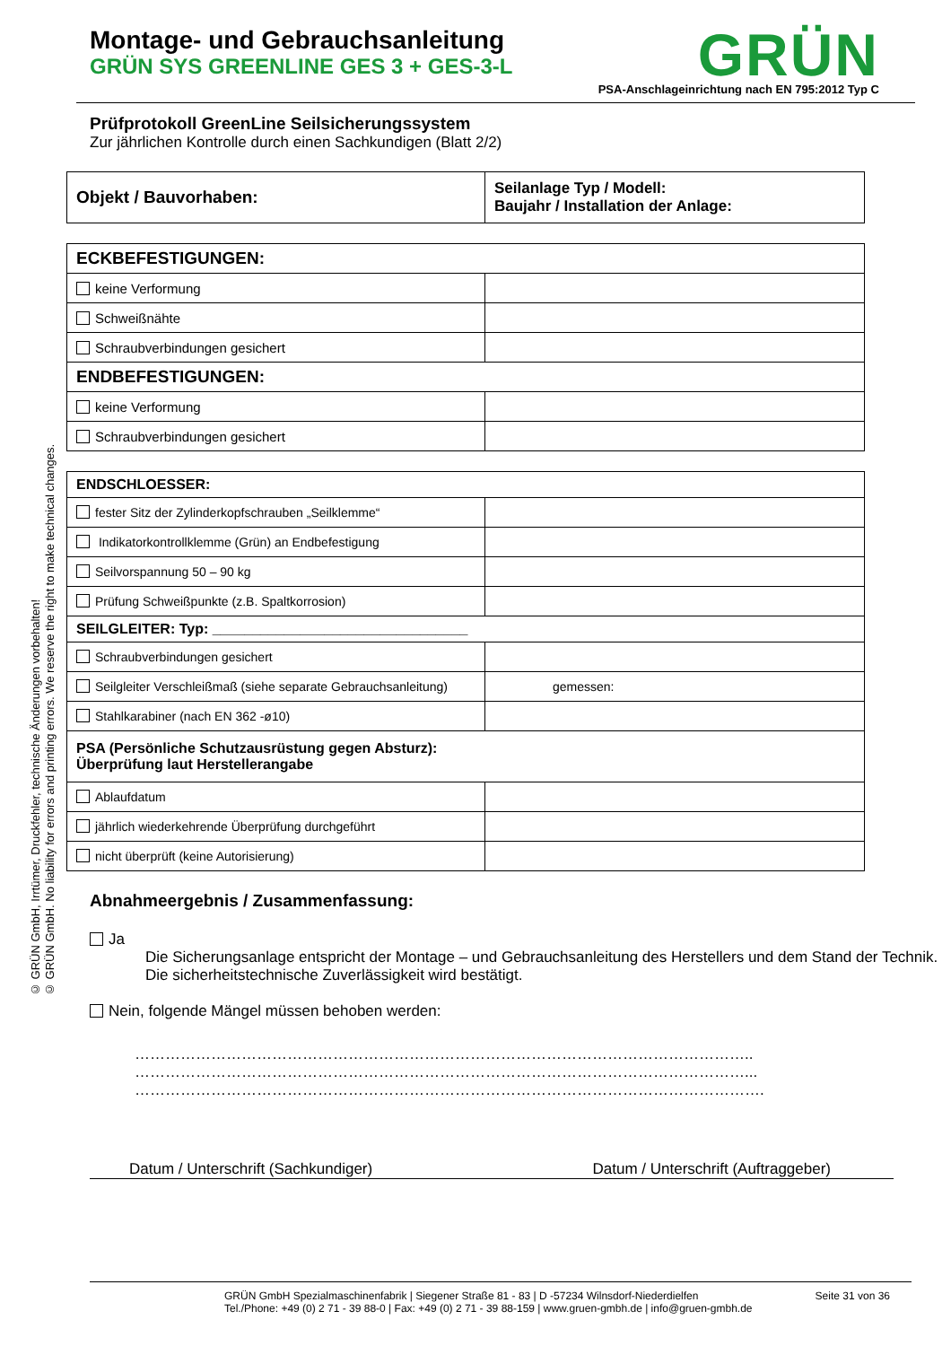© GRÜN GmbH, Irrtümer, Druckfehler, technische Änderungen vorbehalten!
© GRÜN GmbH. No liability for errors and printing errors. We reserve the right to make technical changes.
Montage- und Gebrauchsanleitung
GRÜN SYS GREENLINE GES 3 + GES-3-L
GRÜN
PSA-Anschlageinrichtung nach EN 795:2012 Typ C
Prüfprotokoll GreenLine Seilsicherungssystem
Zur jährlichen Kontrolle durch einen Sachkundigen (Blatt 2/2)
| Objekt / Bauvorhaben: | Seilanlage Typ / Modell: Baujahr / Installation der Anlage: |
| ECKBEFESTIGUNGEN: | |
| keine Verformung | |
| Schweißnähte | |
| Schraubverbindungen gesichert | |
| ENDBEFESTIGUNGEN: | |
| keine Verformung | |
| Schraubverbindungen gesichert | |
| ENDSCHLOESSER: | |
| fester Sitz der Zylinderkopfschrauben „Seilklemme“ | |
| Indikatorkontrollklemme (Grün) an Endbefestigung | |
| Seilvorspannung 50 – 90 kg | |
| Prüfung Schweißpunkte (z.B. Spaltkorrosion) | |
| SEILGLEITER: Typ: ________________________________ | |
| Schraubverbindungen gesichert | |
| Seilgleiter Verschleißmaß (siehe separate Gebrauchsanleitung) | gemessen: |
| Stahlkarabiner (nach EN 362 -ø10) | |
| PSA (Persönliche Schutzausrüstung gegen Absturz): Überprüfung laut Herstellerangabe | |
| Ablaufdatum | |
| jährlich wiederkehrende Überprüfung durchgeführt | |
| nicht überprüft (keine Autorisierung) | |
Abnahmeergebnis / Zusammenfassung:
Ja
Die Sicherungsanlage entspricht der Montage – und Gebrauchsanleitung des Herstellers und dem Stand der Technik. Die sicherheitstechnische Zuverlässigkeit wird bestätigt.
Nein, folgende Mängel müssen behoben werden:
…………………………………………………………………………………………………………..
…………………………………………………………………………………………………………...
…………………………………………………………………………………………………………….
Datum / Unterschrift (Sachkundiger) Datum / Unterschrift (Auftraggeber)
GRÜN GmbH Spezialmaschinenfabrik | Siegener Straße 81 - 83 | D -57234 Wilnsdorf-Niederdielfen
Tel./Phone: +49 (0) 2 71 - 39 88-0 | Fax: +49 (0) 2 71 - 39 88-159 | www.gruen-gmbh.de | info@gruen-gmbh.de
Seite 31 von 36